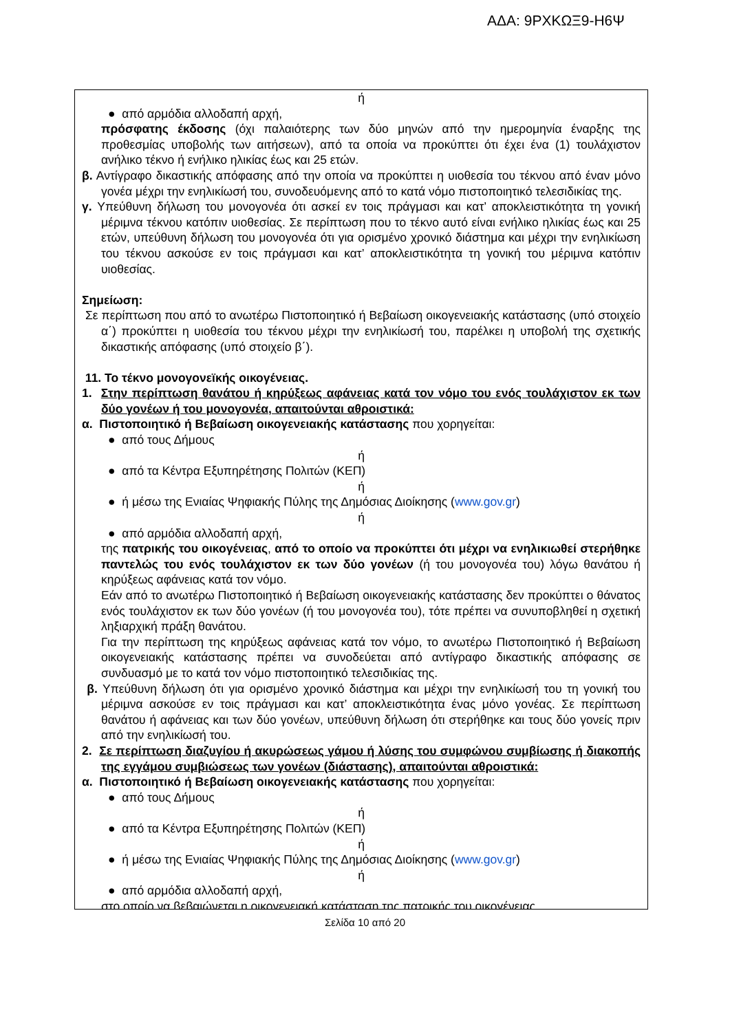ΑΔΑ: 9ΡΧΚΩΞ9-Η6Ψ
ή
● από αρμόδια αλλοδαπή αρχή,
πρόσφατης έκδοσης (όχι παλαιότερης των δύο μηνών από την ημερομηνία έναρξης της προθεσμίας υποβολής των αιτήσεων), από τα οποία να προκύπτει ότι έχει ένα (1) τουλάχιστον ανήλικο τέκνο ή ενήλικο ηλικίας έως και 25 ετών.
β. Αντίγραφο δικαστικής απόφασης από την οποία να προκύπτει η υιοθεσία του τέκνου από έναν μόνο γονέα μέχρι την ενηλικίωσή του, συνοδευόμενης από το κατά νόμο πιστοποιητικό τελεσιδικίας της.
γ. Υπεύθυνη δήλωση του μονογονέα ότι ασκεί εν τοις πράγμασι και κατ’ αποκλειστικότητα τη γονική μέριμνα τέκνου κατόπιν υιοθεσίας. Σε περίπτωση που το τέκνο αυτό είναι ενήλικο ηλικίας έως και 25 ετών, υπεύθυνη δήλωση του μονογονέα ότι για ορισμένο χρονικό διάστημα και μέχρι την ενηλικίωση του τέκνου ασκούσε εν τοις πράγμασι και κατ’ αποκλειστικότητα τη γονική του μέριμνα κατόπιν υιοθεσίας.
Σημείωση:
Σε περίπτωση που από το ανωτέρω Πιστοποιητικό ή Βεβαίωση οικογενειακής κατάστασης (υπό στοιχείο α΄) προκύπτει η υιοθεσία του τέκνου μέχρι την ενηλικίωσή του, παρέλκει η υποβολή της σχετικής δικαστικής απόφασης (υπό στοιχείο β΄).
11. Το τέκνο μονογονεϊκής οικογένειας.
1. Στην περίπτωση θανάτου ή κηρύξεως αφάνειας κατά τον νόμο του ενός τουλάχιστον εκ των δύο γονέων ή του μονογονέα, απαιτούνται αθροιστικά:
α. Πιστοποιητικό ή Βεβαίωση οικογενειακής κατάστασης που χορηγείται:
● από τους Δήμους
ή
● από τα Κέντρα Εξυπηρέτησης Πολιτών (ΚΕΠ)
ή
● ή μέσω της Ενιαίας Ψηφιακής Πύλης της Δημόσιας Διοίκησης (www.gov.gr)
ή
● από αρμόδια αλλοδαπή αρχή,
της πατρικής του οικογένειας, από το οποίο να προκύπτει ότι μέχρι να ενηλικιωθεί στερήθηκε παντελώς του ενός τουλάχιστον εκ των δύο γονέων (ή του μονογονέα του) λόγω θανάτου ή κηρύξεως αφάνειας κατά τον νόμο.
Εάν από το ανωτέρω Πιστοποιητικό ή Βεβαίωση οικογενειακής κατάστασης δεν προκύπτει ο θάνατος ενός τουλάχιστον εκ των δύο γονέων (ή του μονογονέα του), τότε πρέπει να συνυποβληθεί η σχετική ληξιαρχική πράξη θανάτου.
Για την περίπτωση της κηρύξεως αφάνειας κατά τον νόμο, το ανωτέρω Πιστοποιητικό ή Βεβαίωση οικογενειακής κατάστασης πρέπει να συνοδεύεται από αντίγραφο δικαστικής απόφασης σε συνδυασμό με το κατά τον νόμο πιστοποιητικό τελεσιδικίας της.
β. Υπεύθυνη δήλωση ότι για ορισμένο χρονικό διάστημα και μέχρι την ενηλικίωσή του τη γονική του μέριμνα ασκούσε εν τοις πράγμασι και κατ’ αποκλειστικότητα ένας μόνο γονέας. Σε περίπτωση θανάτου ή αφάνειας και των δύο γονέων, υπεύθυνη δήλωση ότι στερήθηκε και τους δύο γονείς πριν από την ενηλικίωσή του.
2. Σε περίπτωση διαζυγίου ή ακυρώσεως γάμου ή λύσης του συμφώνου συμβίωσης ή διακοπής της εγγάμου συμβιώσεως των γονέων (διάστασης), απαιτούνται αθροιστικά:
α. Πιστοποιητικό ή Βεβαίωση οικογενειακής κατάστασης που χορηγείται:
● από τους Δήμους
ή
● από τα Κέντρα Εξυπηρέτησης Πολιτών (ΚΕΠ)
ή
● ή μέσω της Ενιαίας Ψηφιακής Πύλης της Δημόσιας Διοίκησης (www.gov.gr)
ή
● από αρμόδια αλλοδαπή αρχή,
στο οποίο να βεβαιώνεται η οικογενειακή κατάσταση της πατρικής του οικογένειας.
Σελίδα 10 από 20